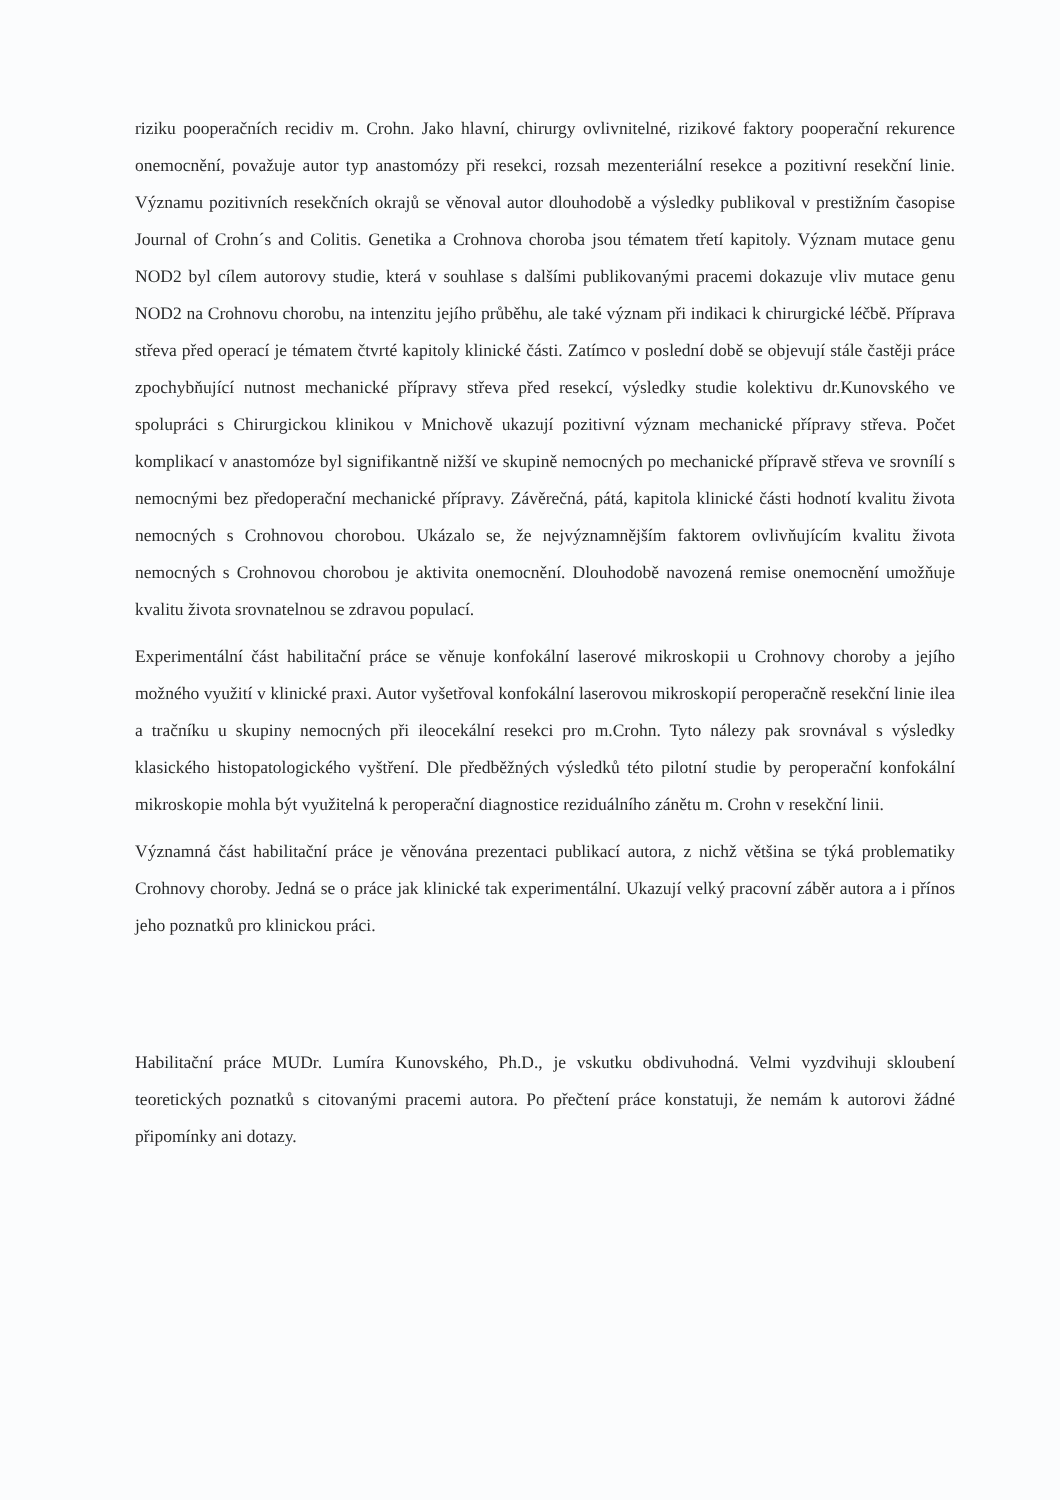riziku pooperačních recidiv m. Crohn. Jako hlavní, chirurgy ovlivnitelné, rizikové faktory pooperační rekurence onemocnění, považuje autor typ anastomózy při resekci, rozsah mezenteriální resekce a pozitivní resekční linie. Významu pozitivních resekčních okrajů se věnoval autor dlouhodobě a výsledky publikoval v prestižním časopise Journal of Crohn´s and Colitis. Genetika a Crohnova choroba jsou tématem třetí kapitoly. Význam mutace genu NOD2 byl cílem autorovy studie, která v souhlase s dalšími publikovanými pracemi dokazuje vliv mutace genu NOD2 na Crohnovu chorobu, na intenzitu jejího průběhu, ale také význam při indikaci k chirurgické léčbě. Příprava střeva před operací je tématem čtvrté kapitoly klinické části. Zatímco v poslední době se objevují stále častěji práce zpochybňující nutnost mechanické přípravy střeva před resekcí, výsledky studie kolektivu dr.Kunovského ve spolupráci s Chirurgickou klinikou v Mnichově ukazují pozitivní význam mechanické přípravy střeva. Počet komplikací v anastomóze byl signifikantně nižší ve skupině nemocných po mechanické přípravě střeva ve srovnílí s nemocnými bez předoperační mechanické přípravy. Závěrečná, pátá, kapitola klinické části hodnotí kvalitu života nemocných s Crohnovou chorobou. Ukázalo se, že nejvýznamnějším faktorem ovlivňujícím kvalitu života nemocných s Crohnovou chorobou je aktivita onemocnění. Dlouhodobě navozená remise onemocnění umožňuje kvalitu života srovnatelnou se zdravou populací.
Experimentální část habilitační práce se věnuje konfokální laserové mikroskopii u Crohnovy choroby a jejího možného využití v klinické praxi. Autor vyšetřoval konfokální laserovou mikroskopií peroperačně resekční linie ilea a tračníku u skupiny nemocných při ileocekální resekci pro m.Crohn. Tyto nálezy pak srovnával s výsledky klasického histopatologického vyštření. Dle předběžných výsledků této pilotní studie by peroperační konfokální mikroskopie mohla být využitelná k peroperační diagnostice reziduálního zánětu m. Crohn v resekční linii.
Významná část habilitační práce je věnována prezentaci publikací autora, z nichž většina se týká problematiky Crohnovy choroby. Jedná se o práce jak klinické tak experimentální. Ukazují velký pracovní záběr autora a i přínos jeho poznatků pro klinickou práci.
Habilitační práce MUDr. Lumíra Kunovského, Ph.D., je vskutku obdivuhodná. Velmi vyzdvihuji skloubení teoretických poznatků s citovanými pracemi autora. Po přečtení práce konstatuji, že nemám k autorovi žádné připomínky ani dotazy.